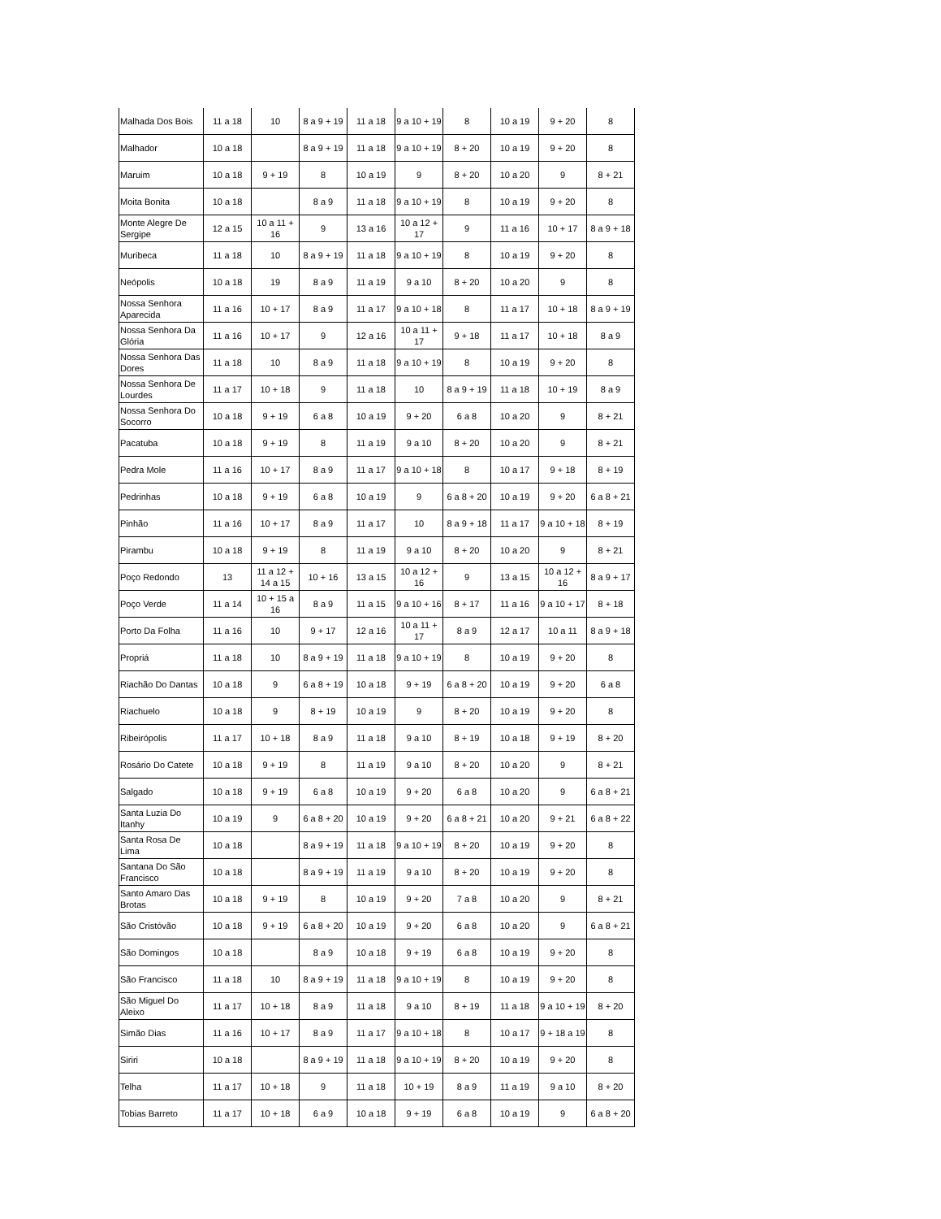| Malhada Dos Bois | 11 a 18 | 10 | 8 a 9 + 19 | 11 a 18 | 9 a 10 + 19 | 8 | 10 a 19 | 9 + 20 | 8 |
| Malhador | 10 a 18 | | 8 a 9 + 19 | 11 a 18 | 9 a 10 + 19 | 8 + 20 | 10 a 19 | 9 + 20 | 8 |
| Maruim | 10 a 18 | 9 + 19 | 8 | 10 a 19 | 9 | 8 + 20 | 10 a 20 | 9 | 8 + 21 |
| Moita Bonita | 10 a 18 | | 8 a 9 | 11 a 18 | 9 a 10 + 19 | 8 | 10 a 19 | 9 + 20 | 8 |
| Monte Alegre De Sergipe | 12 a 15 | 10 a 11 + 16 | 9 | 13 a 16 | 10 a 12 + 17 | 9 | 11 a 16 | 10 + 17 | 8 a 9 + 18 |
| Muribeca | 11 a 18 | 10 | 8 a 9 + 19 | 11 a 18 | 9 a 10 + 19 | 8 | 10 a 19 | 9 + 20 | 8 |
| Neópolis | 10 a 18 | 19 | 8 a 9 | 11 a 19 | 9 a 10 | 8 + 20 | 10 a 20 | 9 | 8 |
| Nossa Senhora Aparecida | 11 a 16 | 10 + 17 | 8 a 9 | 11 a 17 | 9 a 10 + 18 | 8 | 11 a 17 | 10 + 18 | 8 a 9 + 19 |
| Nossa Senhora Da Glória | 11 a 16 | 10 + 17 | 9 | 12 a 16 | 10 a 11 + 17 | 9 + 18 | 11 a 17 | 10 + 18 | 8 a 9 |
| Nossa Senhora Das Dores | 11 a 18 | 10 | 8 a 9 | 11 a 18 | 9 a 10 + 19 | 8 | 10 a 19 | 9 + 20 | 8 |
| Nossa Senhora De Lourdes | 11 a 17 | 10 + 18 | 9 | 11 a 18 | 10 | 8 a 9 + 19 | 11 a 18 | 10 + 19 | 8 a 9 |
| Nossa Senhora Do Socorro | 10 a 18 | 9 + 19 | 6 a 8 | 10 a 19 | 9 + 20 | 6 a 8 | 10 a 20 | 9 | 8 + 21 |
| Pacatuba | 10 a 18 | 9 + 19 | 8 | 11 a 19 | 9 a 10 | 8 + 20 | 10 a 20 | 9 | 8 + 21 |
| Pedra Mole | 11 a 16 | 10 + 17 | 8 a 9 | 11 a 17 | 9 a 10 + 18 | 8 | 10 a 17 | 9 + 18 | 8 + 19 |
| Pedrinhas | 10 a 18 | 9 + 19 | 6 a 8 | 10 a 19 | 9 | 6 a 8 + 20 | 10 a 19 | 9 + 20 | 6 a 8 + 21 |
| Pinhão | 11 a 16 | 10 + 17 | 8 a 9 | 11 a 17 | 10 | 8 a 9 + 18 | 11 a 17 | 9 a 10 + 18 | 8 + 19 |
| Pirambu | 10 a 18 | 9 + 19 | 8 | 11 a 19 | 9 a 10 | 8 + 20 | 10 a 20 | 9 | 8 + 21 |
| Poço Redondo | 13 | 11 a 12 + 14 a 15 | 10 + 16 | 13 a 15 | 10 a 12 + 16 | 9 | 13 a 15 | 10 a 12 + 16 | 8 a 9 + 17 |
| Poço Verde | 11 a 14 | 10 + 15 a 16 | 8 a 9 | 11 a 15 | 9 a 10 + 16 | 8 + 17 | 11 a 16 | 9 a 10 + 17 | 8 + 18 |
| Porto Da Folha | 11 a 16 | 10 | 9 + 17 | 12 a 16 | 10 a 11 + 17 | 8 a 9 | 12 a 17 | 10 a 11 | 8 a 9 + 18 |
| Propriá | 11 a 18 | 10 | 8 a 9 + 19 | 11 a 18 | 9 a 10 + 19 | 8 | 10 a 19 | 9 + 20 | 8 |
| Riachão Do Dantas | 10 a 18 | 9 | 6 a 8 + 19 | 10 a 18 | 9 + 19 | 6 a 8 + 20 | 10 a 19 | 9 + 20 | 6 a 8 |
| Riachuelo | 10 a 18 | 9 | 8 + 19 | 10 a 19 | 9 | 8 + 20 | 10 a 19 | 9 + 20 | 8 |
| Ribeirópolis | 11 a 17 | 10 + 18 | 8 a 9 | 11 a 18 | 9 a 10 | 8 + 19 | 10 a 18 | 9 + 19 | 8 + 20 |
| Rosário Do Catete | 10 a 18 | 9 + 19 | 8 | 11 a 19 | 9 a 10 | 8 + 20 | 10 a 20 | 9 | 8 + 21 |
| Salgado | 10 a 18 | 9 + 19 | 6 a 8 | 10 a 19 | 9 + 20 | 6 a 8 | 10 a 20 | 9 | 6 a 8 + 21 |
| Santa Luzia Do Itanhy | 10 a 19 | 9 | 6 a 8 + 20 | 10 a 19 | 9 + 20 | 6 a 8 + 21 | 10 a 20 | 9 + 21 | 6 a 8 + 22 |
| Santa Rosa De Lima | 10 a 18 | | 8 a 9 + 19 | 11 a 18 | 9 a 10 + 19 | 8 + 20 | 10 a 19 | 9 + 20 | 8 |
| Santana Do São Francisco | 10 a 18 | | 8 a 9 + 19 | 11 a 19 | 9 a 10 | 8 + 20 | 10 a 19 | 9 + 20 | 8 |
| Santo Amaro Das Brotas | 10 a 18 | 9 + 19 | 8 | 10 a 19 | 9 + 20 | 7 a 8 | 10 a 20 | 9 | 8 + 21 |
| São Cristóvão | 10 a 18 | 9 + 19 | 6 a 8 + 20 | 10 a 19 | 9 + 20 | 6 a 8 | 10 a 20 | 9 | 6 a 8 + 21 |
| São Domingos | 10 a 18 | | 8 a 9 | 10 a 18 | 9 + 19 | 6 a 8 | 10 a 19 | 9 + 20 | 8 |
| São Francisco | 11 a 18 | 10 | 8 a 9 + 19 | 11 a 18 | 9 a 10 + 19 | 8 | 10 a 19 | 9 + 20 | 8 |
| São Miguel Do Aleixo | 11 a 17 | 10 + 18 | 8 a 9 | 11 a 18 | 9 a 10 | 8 + 19 | 11 a 18 | 9 a 10 + 19 | 8 + 20 |
| Simão Dias | 11 a 16 | 10 + 17 | 8 a 9 | 11 a 17 | 9 a 10 + 18 | 8 | 10 a 17 | 9 + 18 a 19 | 8 |
| Siriri | 10 a 18 | | 8 a 9 + 19 | 11 a 18 | 9 a 10 + 19 | 8 + 20 | 10 a 19 | 9 + 20 | 8 |
| Telha | 11 a 17 | 10 + 18 | 9 | 11 a 18 | 10 + 19 | 8 a 9 | 11 a 19 | 9 a 10 | 8 + 20 |
| Tobias Barreto | 11 a 17 | 10 + 18 | 6 a 9 | 10 a 18 | 9 + 19 | 6 a 8 | 10 a 19 | 9 | 6 a 8 + 20 |